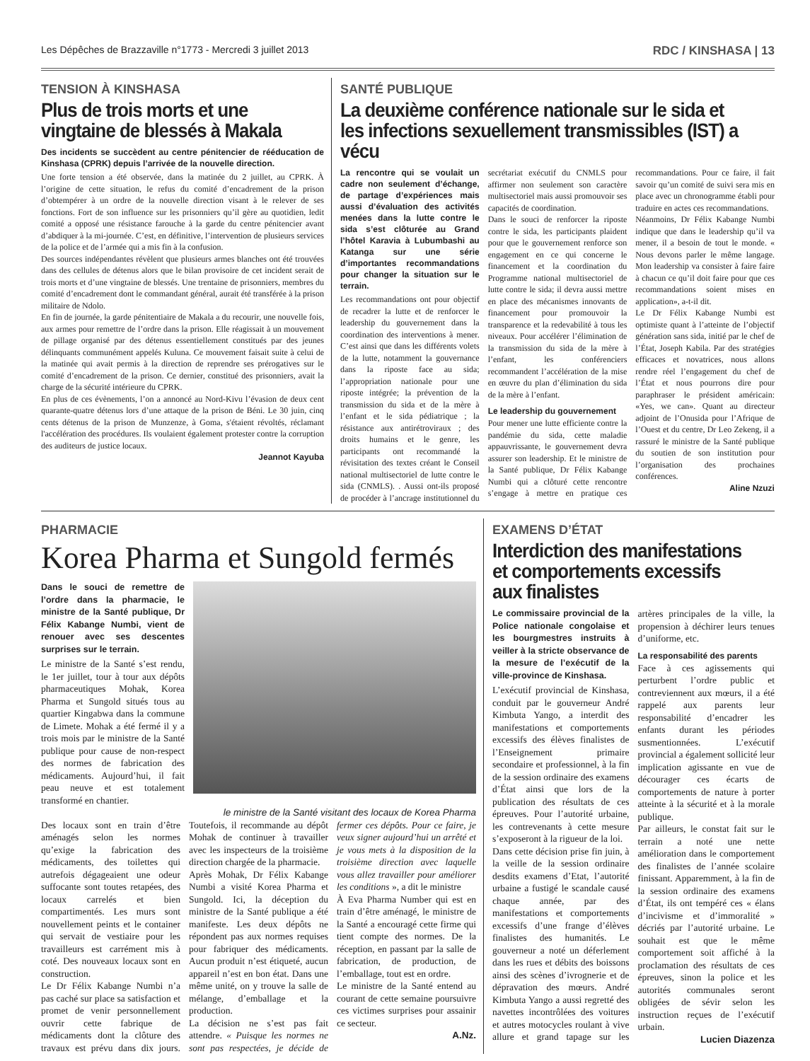Les Dépêches de Brazzaville n°1773 - Mercredi 3 juillet 2013 RDC / KINSHASA | 13
TENSION À KINSHASA
Plus de trois morts et une vingtaine de blessés à Makala
Des incidents se succèdent au centre pénitencier de rééducation de Kinshasa (CPRK) depuis l’arrivée de la nouvelle direction.
Une forte tension a été observée, dans la matinée du 2 juillet, au CPRK. À l’origine de cette situation, le refus du comité d’encadrement de la prison d’obtempérer à un ordre de la nouvelle direction visant à le relever de ses fonctions. Fort de son influence sur les prisonniers qu’il gère au quotidien, ledit comité a opposé une résistance farouche à la garde du centre pénitencier avant d’abdiquer à la mi-journée. C’est, en définitive, l’intervention de plusieurs services de la police et de l’armée qui a mis fin à la confusion.
Des sources indépendantes révèlent que plusieurs armes blanches ont été trouvées dans des cellules de détenus alors que le bilan provisoire de cet incident serait de trois morts et d’une vingtaine de blessés. Une trentaine de prisonniers, membres du comité d’encadrement dont le commandant général, aurait été transférée à la prison militaire de Ndolo.
En fin de journée, la garde pénitentiaire de Makala a du recourir, une nouvelle fois, aux armes pour remettre de l’ordre dans la prison. Elle réagissait à un mouvement de pillage organisé par des détenus essentiellement constitués par des jeunes délinquants communément appelés Kuluna. Ce mouvement faisait suite à celui de la matinée qui avait permis à la direction de reprendre ses prérogatives sur le comité d’encadrement de la prison. Ce dernier, constitué des prisonniers, avait la charge de la sécurité intérieure du CPRK.
En plus de ces évènements, l’on a annoncé au Nord-Kivu l’évasion de deux cent quarante-quatre détenus lors d’une attaque de la prison de Béni. Le 30 juin, cinq cents détenus de la prison de Munzenze, à Goma, s'étaient révoltés, réclamant l'accélération des procédures. Ils voulaient également protester contre la corruption des auditeurs de justice locaux.
Jeannot Kayuba
SANTÉ PUBLIQUE
La deuxième conférence nationale sur le sida et les infections sexuellement transmissibles (IST) a vécu
La rencontre qui se voulait un cadre non seulement d’échange, de partage d’expériences mais aussi d’évaluation des activités menées dans la lutte contre le sida s’est clôturée au Grand l’hôtel Karavia à Lubumbashi au Katanga sur une série d’importantes recommandations pour changer la situation sur le terrain.
Les recommandations ont pour objectif de recadrer la lutte et de renforcer le leadership du gouvernement dans la coordination des interventions à mener. C’est ainsi que dans les différents volets de la lutte, notamment la gouvernance dans la riposte face au sida; l’appropriation nationale pour une riposte intégrée; la prévention de la transmission du sida et de la mère à l’enfant et le sida pédiatrique ; la résistance aux antirétroviraux ; des droits humains et le genre, les participants ont recommandé la révisitation des textes créant le Conseil national multisectoriel de lutte contre le sida (CNMLS). . Aussi ont-ils proposé de procéder à l’ancrage institutionnel du secrétariat exécutif du CNMLS pour affirmer non seulement son caractère multisectoriel mais aussi promouvoir ses capacités de coordination.
Dans le souci de renforcer la riposte contre le sida, les participants plaident pour que le gouvernement renforce son engagement en ce qui concerne le financement et la coordination du Programme national multisectoriel de lutte contre le sida; il devra aussi mettre en place des mécanismes innovants de financement pour promouvoir la transparence et la redevabilité à tous les niveaux. Pour accélérer l’élimination de la transmission du sida de la mère à l’enfant, les conférenciers recommandent l’accélération de la mise en œuvre du plan d’élimination du sida de la mère à l’enfant.
Le leadership du gouvernement
Pour mener une lutte efficiente contre la pandémie du sida, cette maladie appauvrissante, le gouvernement devra assurer son leadership. Et le ministre de la Santé publique, Dr Félix Kabange Numbi qui a clôturé cette rencontre s’engage à mettre en pratique ces recommandations. Pour ce faire, il fait savoir qu’un comité de suivi sera mis en place avec un chronogramme établi pour traduire en actes ces recommandations.
Néanmoins, Dr Félix Kabange Numbi indique que dans le leadership qu’il va mener, il a besoin de tout le monde. « Nous devons parler le même langage. Mon leadership va consister à faire faire à chacun ce qu’il doit faire pour que ces recommandations soient mises en application», a-t-il dit.
Le Dr Félix Kabange Numbi est optimiste quant à l’atteinte de l’objectif génération sans sida, initié par le chef de l’État, Joseph Kabila. Par des stratégies efficaces et novatrices, nous allons rendre réel l’engagement du chef de l’État et nous pourrons dire pour paraphraser le président américain: «Yes, we can». Quant au directeur adjoint de l’Onusida pour l’Afrique de l’Ouest et du centre, Dr Leo Zekeng, il a rassuré le ministre de la Santé publique du soutien de son institution pour l’organisation des prochaines conférences.
Aline Nzuzi
PHARMACIE
Korea Pharma et Sungold fermés
Dans le souci de remettre de l’ordre dans la pharmacie, le ministre de la Santé publique, Dr Félix Kabange Numbi, vient de renouer avec ses descentes surprises sur le terrain.
Le ministre de la Santé s’est rendu, le 1er juillet, tour à tour aux dépôts pharmaceutiques Mohak, Korea Pharma et Sungold situés tous au quartier Kingabwa dans la commune de Limete. Mohak a été fermé il y a trois mois par le ministre de la Santé publique pour cause de non-respect des normes de fabrication des médicaments. Aujourd’hui, il fait peau neuve et est totalement transformé en chantier.
le ministre de la Santé visitant des locaux de Korea Pharma
Des locaux sont en train d’être aménagés selon les normes qu’exige la fabrication des médicaments, des toilettes qui autrefois dégageaient une odeur suffocante sont toutes retapées, des locaux carrelés et bien compartimentés. Les murs sont nouvellement peints et le container qui servait de vestiaire pour les travailleurs est carrément mis à coté. Des nouveaux locaux sont en construction.
Le Dr Félix Kabange Numbi n’a pas caché sur place sa satisfaction et promet de venir personnellement ouvrir cette fabrique de médicaments dont la clôture des travaux est prévu dans dix jours. Toutefois, il recommande au dépôt Mohak de continuer à travailler avec les inspecteurs de la troisième direction chargée de la pharmacie.
Après Mohak, Dr Félix Kabange Numbi a visité Korea Pharma et Sungold. Ici, la déception du ministre de la Santé publique a été manifeste. Les deux dépôts ne répondent pas aux normes requises pour fabriquer des médicaments. Aucun produit n’est étiqueté, aucun appareil n’est en bon état. Dans une même unité, on y trouve la salle de mélange, d’emballage et la production.
La décision ne s’est pas fait attendre. « Puisque les normes ne sont pas respectées, je décide de fermer ces dépôts. Pour ce faire, je veux signer aujourd’hui un arrêté et je vous mets à la disposition de la troisième direction avec laquelle vous allez travailler pour améliorer les conditions », a dit le ministre
À Eva Pharma Number qui est en train d’être aménagé, le ministre de la Santé a encouragé cette firme qui tient compte des normes. De la réception, en passant par la salle de fabrication, de production, de l’emballage, tout est en ordre.
Le ministre de la Santé entend au courant de cette semaine poursuivre ces victimes surprises pour assainir ce secteur.
A.Nz.
EXAMENS D’ÉTAT
Interdiction des manifestations et comportements excessifs aux finalistes
Le commissaire provincial de la Police nationale congolaise et les bourgmestres instruits à veiller à la stricte observance de la mesure de l’exécutif de la ville-province de Kinshasa.
L’exécutif provincial de Kinshasa, conduit par le gouverneur André Kimbuta Yango, a interdit des manifestations et comportements excessifs des élèves finalistes de l’Enseignement primaire secondaire et professionnel, à la fin de la session ordinaire des examens d’État ainsi que lors de la publication des résultats de ces épreuves. Pour l’autorité urbaine, les contrevenants à cette mesure s’exposeront à la rigueur de la loi.
Dans cette décision prise fin juin, à la veille de la session ordinaire desdits examens d’Etat, l’autorité urbaine a fustigé le scandale causé chaque année, par des manifestations et comportements excessifs d’une frange d’élèves finalistes des humanités. Le gouverneur a noté un déferlement dans les rues et débits des boissons ainsi des scènes d’ivrognerie et de dépravation des mœurs. André Kimbuta Yango a aussi regretté des navettes incontrôlées des voitures et autres motocycles roulant à vive allure et grand tapage sur les artères principales de la ville, la propension à déchirer leurs tenues d’uniforme, etc.
La responsabilité des parents
Face à ces agissements qui perturbent l’ordre public et contreviennent aux mœurs, il a été rappelé aux parents leur responsabilité d’encadrer les enfants durant les périodes susmentionnées. L’exécutif provincial a également sollicité leur implication agissante en vue de décourager ces écarts de comportements de nature à porter atteinte à la sécurité et à la morale publique.
Par ailleurs, le constat fait sur le terrain a noté une nette amélioration dans le comportement des finalistes de l’année scolaire finissant. Apparemment, à la fin de la session ordinaire des examens d’État, ils ont tempéré ces « élans d’incivisme et d’immoralité » décriés par l’autorité urbaine. Le souhait est que le même comportement soit affiché à la proclamation des résultats de ces épreuves, sinon la police et les autorités communales seront obligées de sévir selon les instruction reçues de l’exécutif urbain.
Lucien Diazenza